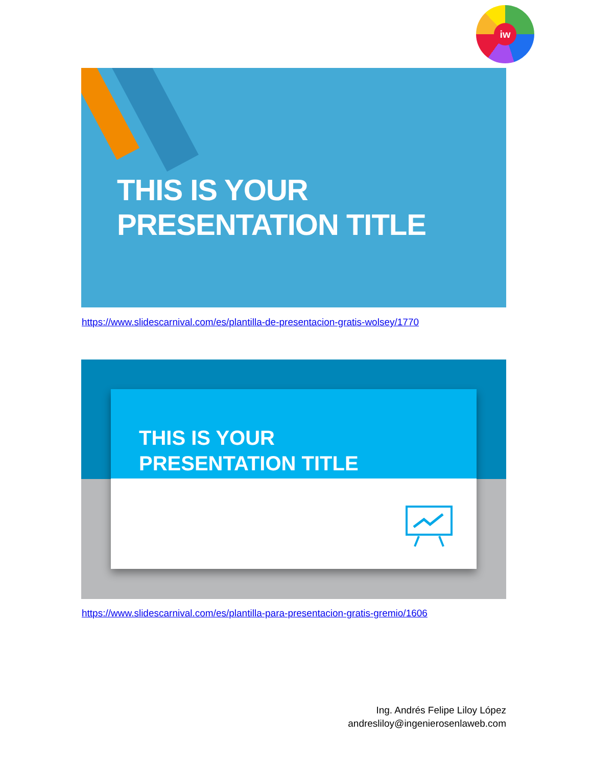iw
THIS IS YOUR
PRESENTATION TITLE
https://www.slidescarnival.com/es/plantilla-de-presentacion-gratis-wolsey/1770
THIS IS YOUR
PRESENTATION TITLE
https://www.slidescarnival.com/es/plantilla-para-presentacion-gratis-gremio/1606
Ing. Andrés Felipe Liloy López
andresliloy@ingenierosenlaweb.com